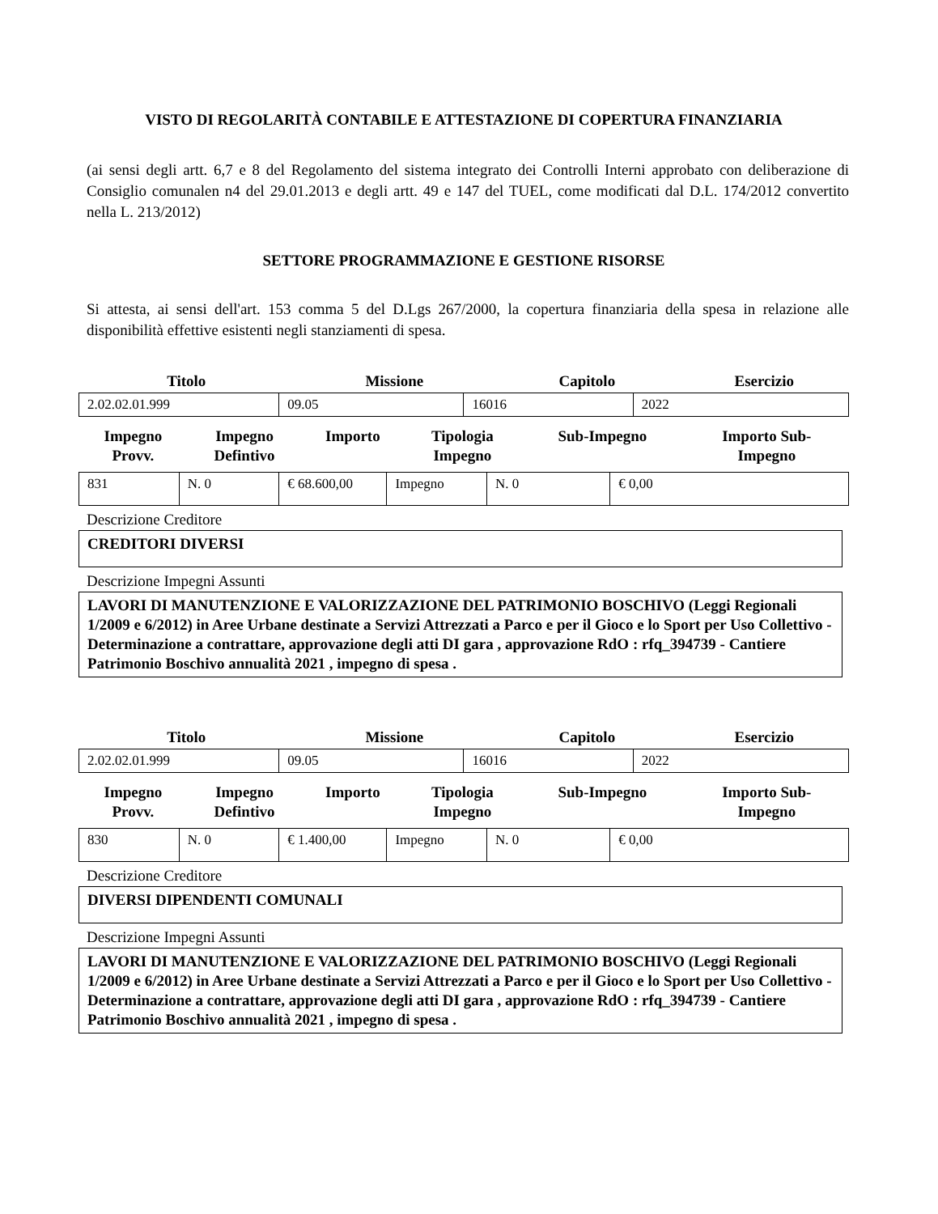VISTO DI REGOLARITÀ CONTABILE E ATTESTAZIONE DI COPERTURA FINANZIARIA
(ai sensi degli artt. 6,7 e 8 del Regolamento del sistema integrato dei Controlli Interni approbato con deliberazione di Consiglio comunalen n4 del 29.01.2013 e degli artt. 49 e 147 del TUEL, come modificati dal D.L. 174/2012 convertito nella L. 213/2012)
SETTORE PROGRAMMAZIONE E GESTIONE RISORSE
Si attesta, ai sensi dell'art. 153 comma 5 del D.Lgs 267/2000, la copertura finanziaria della spesa in relazione alle disponibilità effettive esistenti negli stanziamenti di spesa.
| Titolo | Missione | Capitolo | Esercizio |
| --- | --- | --- | --- |
| 2.02.02.01.999 | 09.05 | 16016 | 2022 |
| Impegno Provv. | Impegno Defintivo | Importo | Tipologia Impegno | Sub-Impegno | Importo Sub- Impegno |
| --- | --- | --- | --- | --- | --- |
| 831 | N. 0 | € 68.600,00 | Impegno | N. 0 | € 0,00 |
Descrizione Creditore
CREDITORI DIVERSI
Descrizione Impegni Assunti
LAVORI DI MANUTENZIONE E VALORIZZAZIONE DEL PATRIMONIO BOSCHIVO (Leggi Regionali 1/2009 e 6/2012) in Aree Urbane destinate a Servizi Attrezzati a Parco e per il Gioco e lo Sport per Uso Collettivo - Determinazione a contrattare, approvazione degli atti DI gara , approvazione RdO : rfq_394739 - Cantiere Patrimonio Boschivo annualità 2021 , impegno di spesa .
| Titolo | Missione | Capitolo | Esercizio |
| --- | --- | --- | --- |
| 2.02.02.01.999 | 09.05 | 16016 | 2022 |
| Impegno Provv. | Impegno Defintivo | Importo | Tipologia Impegno | Sub-Impegno | Importo Sub- Impegno |
| --- | --- | --- | --- | --- | --- |
| 830 | N. 0 | € 1.400,00 | Impegno | N. 0 | € 0,00 |
Descrizione Creditore
DIVERSI DIPENDENTI COMUNALI
Descrizione Impegni Assunti
LAVORI DI MANUTENZIONE E VALORIZZAZIONE DEL PATRIMONIO BOSCHIVO (Leggi Regionali 1/2009 e 6/2012) in Aree Urbane destinate a Servizi Attrezzati a Parco e per il Gioco e lo Sport per Uso Collettivo - Determinazione a contrattare, approvazione degli atti DI gara , approvazione RdO : rfq_394739 - Cantiere Patrimonio Boschivo annualità 2021 , impegno di spesa .